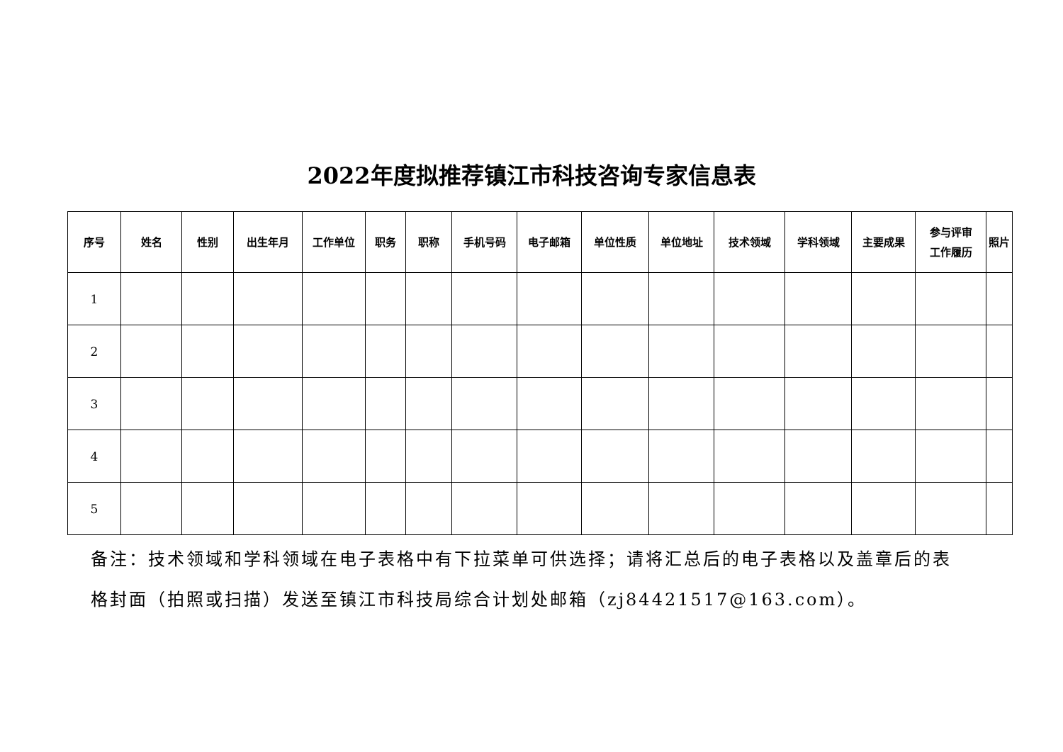2022年度拟推荐镇江市科技咨询专家信息表
| 序号 | 姓名 | 性别 | 出生年月 | 工作单位 | 职务 | 职称 | 手机号码 | 电子邮箱 | 单位性质 | 单位地址 | 技术领域 | 学科领域 | 主要成果 | 参与评审 工作履历 | 照片 |
| --- | --- | --- | --- | --- | --- | --- | --- | --- | --- | --- | --- | --- | --- | --- | --- |
| 1 | | | | | | | | | | | | | | | |
| 2 | | | | | | | | | | | | | | | |
| 3 | | | | | | | | | | | | | | | |
| 4 | | | | | | | | | | | | | | | |
| 5 | | | | | | | | | | | | | | | |
备注：技术领域和学科领域在电子表格中有下拉菜单可供选择；请将汇总后的电子表格以及盖章后的表格封面（拍照或扫描）发送至镇江市科技局综合计划处邮箱（zj84421517@163.com）。